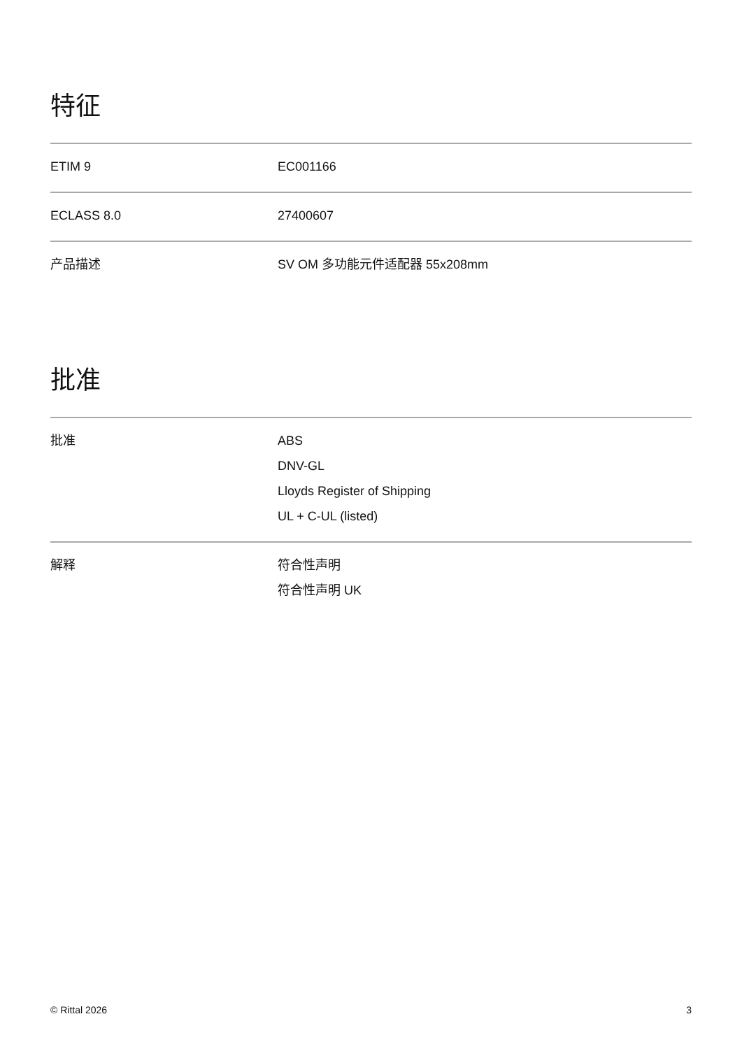特征
| ETIM 9 | EC001166 |
| ECLASS 8.0 | 27400607 |
| 产品描述 | SV OM 多功能元件适配器 55x208mm |
批准
| 批准 | ABS DNV-GL Lloyds Register of Shipping UL + C-UL (listed) |
| 解释 | 符合性声明 符合性声明 UK |
© Rittal 2026 3